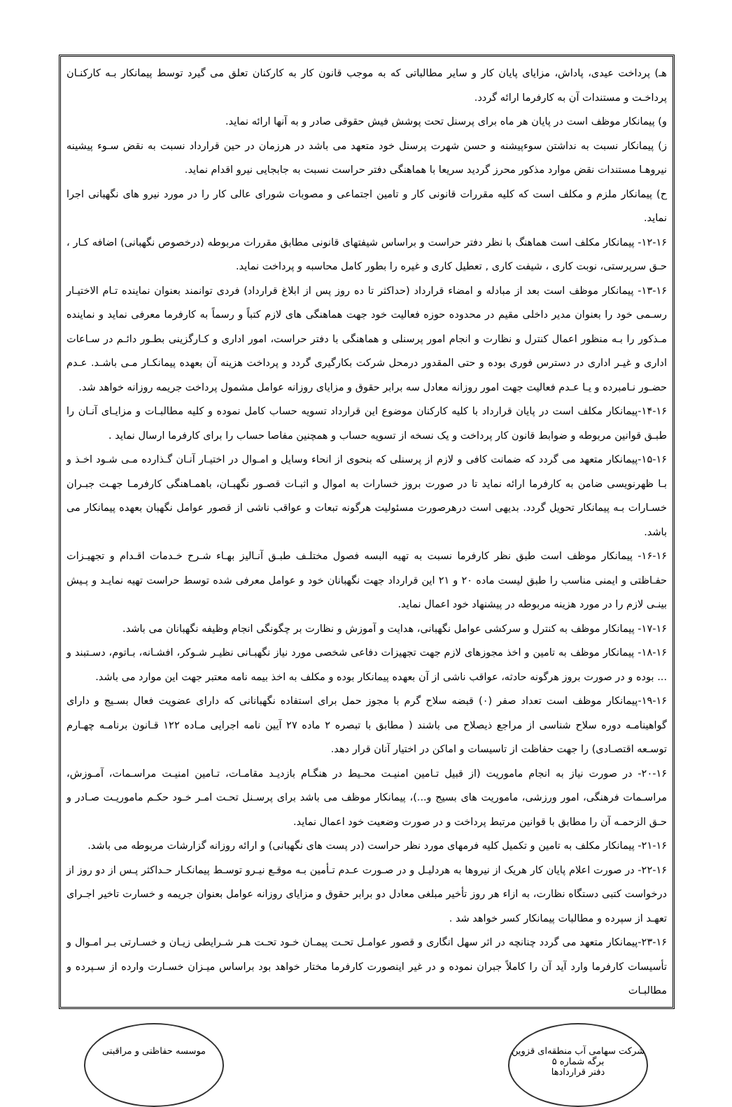هـ) پرداخت عیدی، پاداش، مزایای پایان کار و سایر مطالباتی که به موجب قانون کار به کارکنان تعلق می گیرد توسط پیمانکار بـه کارکنـان پرداخـت و مستندات آن به کارفرما ارائه گردد.
و) پیمانکار موظف است در پایان هر ماه برای پرسنل تحت پوشش فیش حقوقی صادر و به آنها ارائه نماید.
ز) پیمانکار نسبت به نداشتن سوءپیشنه و حسن شهرت پرسنل خود متعهد می باشد در هرزمان در حین قرارداد نسبت به نقض سـوء پیشینه نیروهـا مستندات نقض موارد مذکور محرز گردید سریعا با هماهنگی دفتر حراست نسبت به جابجایی نیرو اقدام نماید.
ح) پیمانکار ملزم و مکلف است که کلیه مقررات قانونی کار و تامین اجتماعی و مصوبات شورای عالی کار را در مورد نیرو های نگهبانی اجرا نماید.
۱۲-۱۶- پیمانکار مکلف است هماهنگ با نظر دفتر حراست و براساس شیفتهای قانونی مطابق مقررات مربوطه (درخصوص نگهبانی) اضافه کـار ، حـق سرپرستی، نوبت کاری ، شیفت کاری , تعطیل کاری و غیره را بطور کامل محاسبه و پرداخت نماید.
۱۳-۱۶- پیمانکار موظف است بعد از مبادله و امضاء قرارداد (حداکثر تا ده روز پس از ابلاغ قرارداد) فردی توانمند بعنوان نماینده تـام الاختیـار رسـمی خود را بعنوان مدیر داخلی مقیم در محدوده حوزه فعالیت خود جهت هماهنگی های لازم کتباً و رسماً به کارفرما معرفی نماید و نماینده مـذکور را بـه منظور اعمال کنترل و نظارت و انجام امور پرسنلی و هماهنگی با دفتر حراست، امور اداری و کـارگزینی بطـور دائـم در سـاعات اداری و غیـر اداری در دسترس فوری بوده و حتی المقدور درمحل شرکت بکارگیری گردد و پرداخت هزینه آن بعهده پیمانکـار مـی باشـد. عـدم حضـور نـامبرده و یـا عـدم فعالیت جهت امور روزانه معادل سه برابر حقوق و مزایای روزانه عوامل مشمول پرداخت جریمه روزانه خواهد شد.
۱۴-۱۶-پیمانکار مکلف است در پایان قرارداد با کلیه کارکنان موضوع این قرارداد تسویه حساب کامل نموده و کلیه مطالبـات و مزایـای آنـان را طبـق قوانین مربوطه و ضوابط قانون کار پرداخت و یک نسخه از تسویه حساب و همچنین مفاصا حساب را برای کارفرما ارسال نماید .
۱۵-۱۶-پیمانکار متعهد می گردد که ضمانت کافی و لازم از پرسنلی که بنحوی از انحاء وسایل و امـوال در اختیـار آنـان گـذارده مـی شـود اخـذ و بـا ظهرنویسی ضامن به کارفرما ارائه نماید تا در صورت بروز خسارات به اموال و اثبـات قصـور نگهبـان، باهمـاهنگی کارفرمـا جهـت جبـران خسـارات بـه پیمانکار تحویل گردد. بدیهی است درهرصورت مسئولیت هرگونه تبعات و عواقب ناشی از قصور عوامل نگهبان بعهده پیمانکار می باشد.
۱۶-۱۶- پیمانکار موظف است طبق نظر کارفرما نسبت به تهیه البسه فصول مختلـف طبـق آنـالیز بهـاء شـرح خـدمات اقـدام و تجهیـزات حفـاظتی و ایمنی مناسب را طبق لیست ماده ۲۰ و ۲۱ این قرارداد جهت نگهبانان خود و عوامل معرفی شده توسط حراست تهیه نمایـد و پـیش بینـی لازم را در مورد هزینه مربوطه در پیشنهاد خود اعمال نماید.
۱۷-۱۶- پیمانکار موظف به کنترل و سرکشی عوامل نگهبانی، هدایت و آموزش و نظارت بر چگونگی انجام وظیفه نگهبانان می باشد.
۱۸-۱۶- پیمانکار موظف به تامین و اخذ مجوزهای لازم جهت تجهیزات دفاعی شخصی مورد نیاز نگهبـانی نظیـر شـوکر، افشـانه، بـاتوم، دسـتبند و ... بوده و در صورت بروز هرگونه حادثه، عواقب ناشی از آن بعهده پیمانکار بوده و مکلف به اخذ بیمه نامه معتبر جهت این موارد می باشد.
۱۹-۱۶-پیمانکار موظف است تعداد صفر (۰) قبضه سلاح گرم با مجوز حمل برای استفاده نگهبانانی که دارای عضویت فعال بسـیج و دارای گواهینامـه دوره سلاح شناسی از مراجع ذیصلاح می باشند ( مطابق با تبصره ۲ ماده ۲۷ آیین نامه اجرایی مـاده ۱۲۲ قـانون برنامـه چهـارم توسـعه اقتصـادی) را جهت حفاظت از تاسیسات و اماکن در اختیار آنان قرار دهد.
۲۰-۱۶- در صورت نیاز به انجام ماموریت (از قبیل تـامین امنیـت محـیط در هنگـام بازدیـد مقامـات، تـامین امنیـت مراسـمات، آمـوزش، مراسـمات فرهنگی، امور ورزشی، ماموریت های بسیج و...)، پیمانکار موظف می باشد برای پرسـنل تحـت امـر خـود حکـم ماموریـت صـادر و حـق الزحمـه آن را مطابق با قوانین مرتبط پرداخت و در صورت وضعیت خود اعمال نماید.
۲۱-۱۶- پیمانکار مکلف به تامین و تکمیل کلیه فرمهای مورد نظر حراست (در پست های نگهبانی) و ارائه روزانه گزارشات مربوطه می باشد.
۲۲-۱۶- در صورت اعلام پایان کار هریک از نیروها به هردلیـل و در صـورت عـدم تـأمین بـه موقـع نیـرو توسـط پیمانکـار حـداکثر پـس از دو روز از درخواست کتبی دستگاه نظارت، به ازاء هر روز تأخیر مبلغی معادل دو برابر حقوق و مزایای روزانه عوامل بعنوان جریمه و خسارت تاخیر اجـرای تعهـد از سپرده و مطالبات پیمانکار کسر خواهد شد .
۲۳-۱۶-پیمانکار متعهد می گردد چنانچه در اثر سهل انگاری و قصور عوامـل تحـت پیمـان خـود تحـت هـر شـرایطی زیـان و خسـارتی بـر امـوال و تأسیسات کارفرما وارد آید آن را کاملاً جبران نموده و در غیر اینصورت کارفرما مختار خواهد بود براساس میـزان خسـارت وارده از سـپرده و مطالبـات
شرکت سهامی آب منطقه‌ای قزوین
برگه شماره ۵
دفتر قراردادها
موسسه حفاظتی و مراقبتی